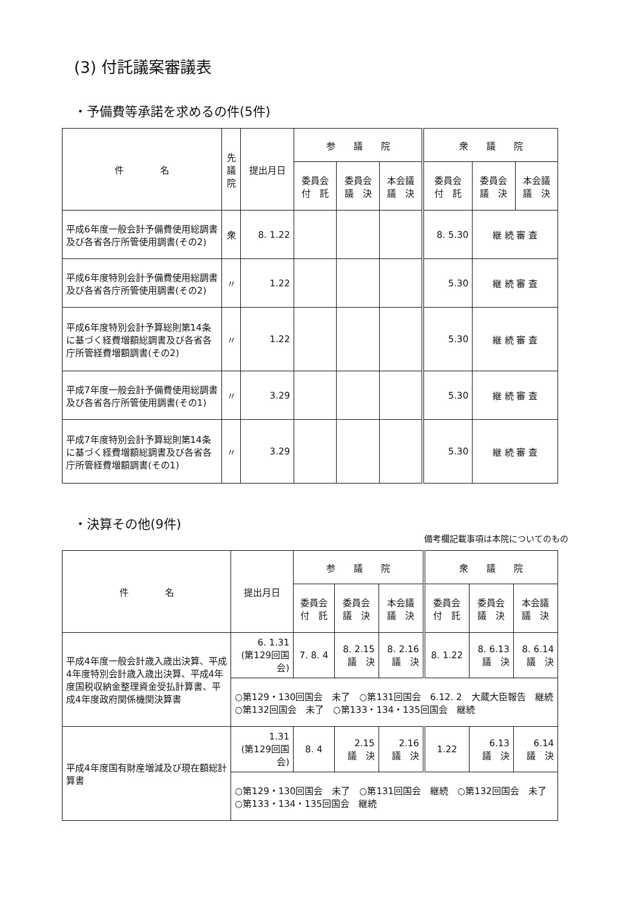(3) 付託議案審議表
・予備費等承諾を求めるの件(5件)
| 件 名 | 先 議 院 | 提出月日 | 参 議 院 | | | 衆 議 院 | | |
| --- | --- | --- | --- | --- | --- | --- | --- | --- |
| | | | 委員会 付 託 | 委員会 議 決 | 本会議 議 決 | 委員会 付 託 | 委員会 議 決 | 本会議 議 決 |
| 平成6年度一般会計予備費使用総調書及び各省各庁所管使用調書(その2) | 衆 | 8. 1.22 | | | | 8. 5.30 | 継 続 審 査 | |
| 平成6年度特別会計予備費使用総調書及び各省各庁所管使用調書(その2) | 〃 | 1.22 | | | | 5.30 | 継 続 審 査 | |
| 平成6年度特別会計予算総則第14条に基づく経費増額総調書及び各省各庁所管経費増額調書(その2) | 〃 | 1.22 | | | | 5.30 | 継 続 審 査 | |
| 平成7年度一般会計予備費使用総調書及び各省各庁所管使用調書(その1) | 〃 | 3.29 | | | | 5.30 | 継 続 審 査 | |
| 平成7年度特別会計予算総則第14条に基づく経費増額総調書及び各省各庁所管経費増額調書(その1) | 〃 | 3.29 | | | | 5.30 | 継 続 審 査 | |
・決算その他(9件)
備考欄記載事項は本院についてのもの
| 件 名 | 提出月日 | 参 議 院 | | | 衆 議 院 | | |
| --- | --- | --- | --- | --- | --- | --- | --- |
| | | 委員会 付 託 | 委員会 議 決 | 本会議 議 決 | 委員会 付 託 | 委員会 議 決 | 本会議 議 決 |
| 平成4年度一般会計歳入歳出決算、平成4年度特別会計歳入歳出決算、平成4年度国税収納金整理資金受払計算書、平成4年度政府関係機関決算書 | 6. 1.31 (第129回国会) | 7. 8. 4 | 8. 2.15 議 決 | 8. 2.16 議 決 | 8. 1.22 | 8. 6.13 議 決 | 8. 6.14 議 決 |
| | ○第129・130回国会 未了 ○第131回国会 6.12. 2 大蔵大臣報告 継続 ○第132回国会 未了 ○第133・134・135回国会 継続 | | | | | | |
| 平成4年度国有財産増減及び現在額総計算書 | 1.31 (第129回国会) | 8. 4 | 2.15 議 決 | 2.16 議 決 | 1.22 | 6.13 議 決 | 6.14 議 決 |
| | ○第129・130回国会 未了 ○第131回国会 継続 ○第132回国会 未了 ○第133・134・135回国会 継続 | | | | | | |